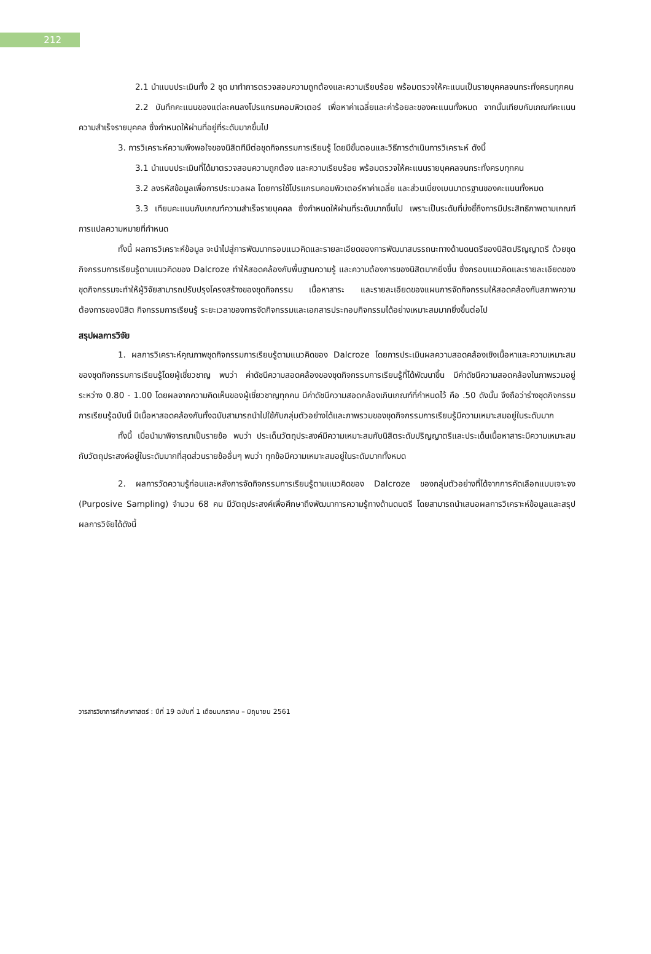212
2.1 นำแบบประเมินทั้ง 2 ชุด มาทำการตรวจสอบความถูกต้องและความเรียบร้อย พร้อมตรวจให้คะแนนเป็นรายบุคคลจนกระทั่งครบทุกคน
2.2 บันทึกคะแนนของแต่ละคนลงโปรแกรมคอมพิวเตอร์ เพื่อหาค่าเฉลี่ยและค่าร้อยละของคะแนนทั้งหมด จากนั้นเทียบกับเกณฑ์คะแนนความสำเร็จรายบุคคล ซึ่งกำหนดให้ผ่านที่อยู่ที่ระดับมากขึ้นไป
3. การวิเคราะห์ความพึงพอใจของนิสิตทีมีต่อชุดกิจกรรมการเรียนรู้ โดยมีขั้นตอนและวิธีการดำเนินการวิเคราะห์ ดังนี้
3.1 นำแบบประเมินที่ได้มาตรวจสอบความถูกต้อง และความเรียบร้อย พร้อมตรวจให้คะแนนรายบุคคลจนกระทั่งครบทุกคน
3.2 ลงรหัสข้อมูลเพื่อการประมวลผล โดยการใช้โปรแกรมคอมพิวเตอร์หาค่าเฉลี่ย และส่วนเบี่ยงเบนมาตรฐานของคะแนนทั้งหมด
3.3 เทียบคะแนนกับเกณฑ์ความสำเร็จรายบุคคล ซึ่งกำหนดให้ผ่านที่ระดับมากขึ้นไป เพราะเป็นระดับที่บ่งชี้ถึงการมีประสิทธิภาพตามเกณฑ์การแปลความหมายที่กำหนด
ทั้งนี้ ผลการวิเคราะห์ข้อมูล จะนำไปสู่การพัฒนากรอบแนวคิดและรายละเอียดของการพัฒนาสมรรถนะทางด้านดนตรีของนิสิตปริญญาตรี ด้วยชุดกิจกรรมการเรียนรู้ตามแนวคิดของ Dalcroze ทำให้สอดคล้องกับพื้นฐานความรู้ และความต้องการของนิสิตมากยิ่งขึ้น ซึ่งกรอบแนวคิดและรายละเอียดของชุดกิจกรรมจะทำให้ผู้วิจัยสามารถปรับปรุงโครงสร้างของชุดกิจกรรม เนื้อหาสาระ และรายละเอียดของแผนการจัดกิจกรรมให้สอดคล้องกับสภาพความต้องการของนิสิต กิจกรรมการเรียนรู้ ระยะเวลาของการจัดกิจกรรมและเอกสารประกอบกิจกรรมได้อย่างเหมาะสมมากยิ่งขึ้นต่อไป
สรุปผลการวิจัย
1. ผลการวิเคราะห์คุณภาพชุดกิจกรรมการเรียนรู้ตามแนวคิดของ Dalcroze โดยการประเมินผลความสอดคล้องเชิงเนื้อหาและความเหมาะสมของชุดกิจกรรมการเรียนรู้โดยผู้เชี่ยวชาญ พบว่า ค่าดัชนีความสอดคล้องของชุดกิจกรรมการเรียนรู้ที่ได้พัฒนาขึ้น มีค่าดัชนีความสอดคล้องในภาพรวมอยู่ระหว่าง 0.80 - 1.00 โดยผลจากความคิดเห็นของผู้เชี่ยวชาญทุกคน มีค่าดัชนีความสอดคล้องเกินเกณฑ์ที่กำหนดไว้ คือ .50 ดังนั้น จึงถือว่าร่างชุดกิจกรรมการเรียนรู้ฉบับนี้ มีเนื้อหาสอดคล้องกันทั้งฉบับสามารถนำไปใช้กับกลุ่มตัวอย่างได้และภาพรวมของชุดกิจกรรมการเรียนรู้มีความเหมาะสมอยู่ในระดับมาก
ทั้งนี้ เมื่อนำมาพิจารณาเป็นรายข้อ พบว่า ประเด็นวัตถุประสงค์มีความเหมาะสมกับนิสิตระดับปริญญาตรีและประเด็นเนื้อหาสาระมีความเหมาะสมกับวัตถุประสงค์อยู่ในระดับมากที่สุดส่วนรายข้ออื่นๆ พบว่า ทุกข้อมีความเหมาะสมอยู่ในระดับมากทั้งหมด
2. ผลการวัดความรู้ก่อนและหลังการจัดกิจกรรมการเรียนรู้ตามแนวคิดของ Dalcroze ของกลุ่มตัวอย่างที่ได้จากการคัดเลือกแบบเจาะจง (Purposive Sampling) จำนวน 68 คน มีวัตถุประสงค์เพื่อศึกษาถึงพัฒนาการความรู้ทางด้านดนตรี โดยสามารถนำเสนอผลการวิเคราะห์ข้อมูลและสรุปผลการวิจัยได้ดังนี้
วารสารวิชาการศึกษาศาสตร์ : ปีที่ 19 ฉบับที่ 1 เดือนมกราคม – มิถุนายน 2561